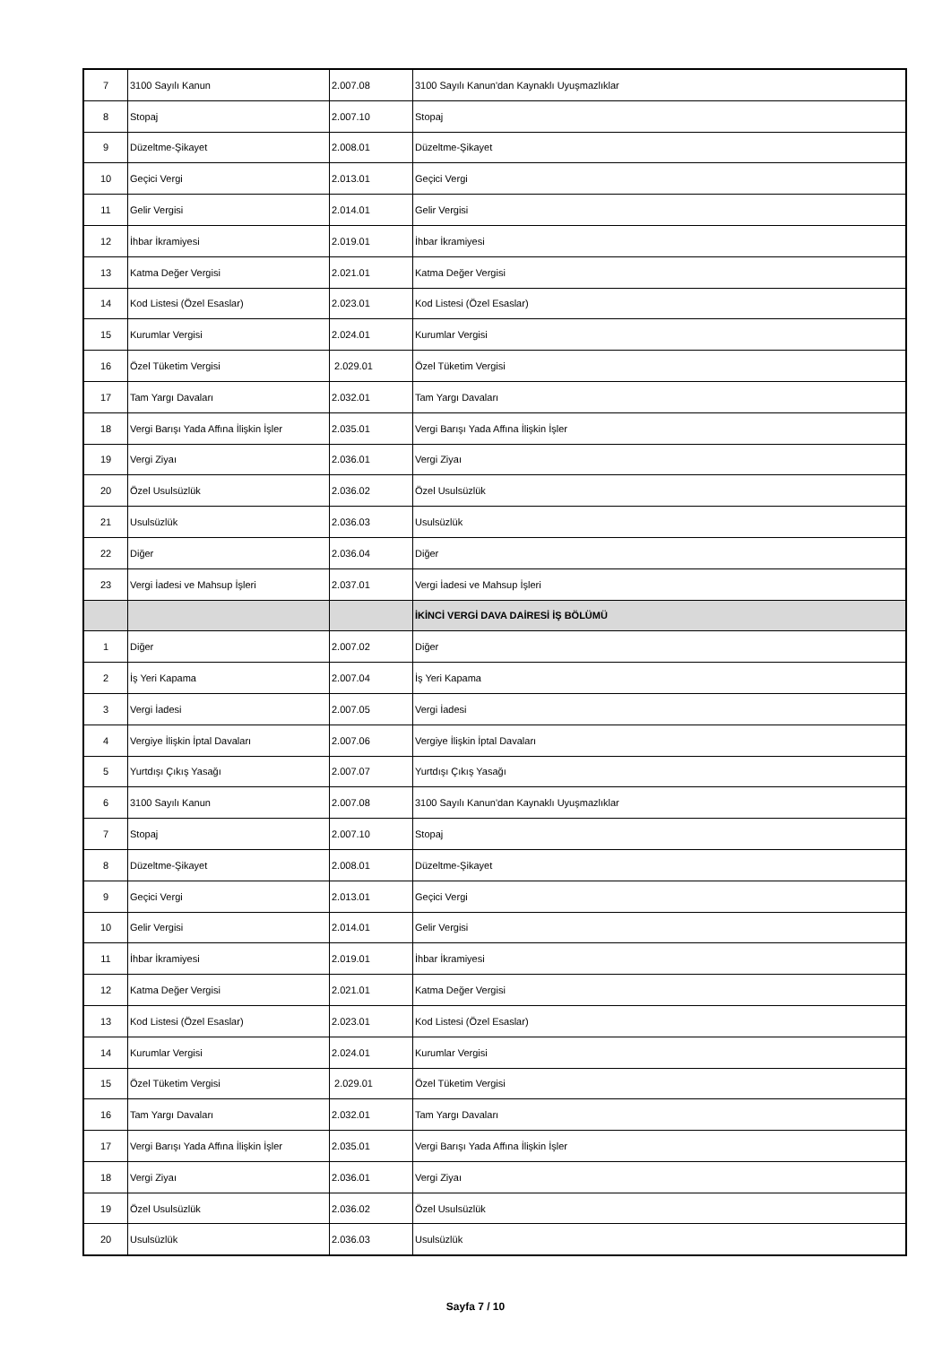| 7 | 3100 Sayılı Kanun | 2.007.08 | 3100 Sayılı Kanun'dan Kaynaklı Uyuşmazlıklar |
| 8 | Stopaj | 2.007.10 | Stopaj |
| 9 | Düzeltme-Şikayet | 2.008.01 | Düzeltme-Şikayet |
| 10 | Geçici Vergi | 2.013.01 | Geçici Vergi |
| 11 | Gelir Vergisi | 2.014.01 | Gelir Vergisi |
| 12 | İhbar İkramiyesi | 2.019.01 | İhbar İkramiyesi |
| 13 | Katma Değer Vergisi | 2.021.01 | Katma Değer Vergisi |
| 14 | Kod Listesi (Özel Esaslar) | 2.023.01 | Kod Listesi (Özel Esaslar) |
| 15 | Kurumlar Vergisi | 2.024.01 | Kurumlar Vergisi |
| 16 | Özel Tüketim Vergisi | 2.029.01 | Özel Tüketim Vergisi |
| 17 | Tam Yargı Davaları | 2.032.01 | Tam Yargı Davaları |
| 18 | Vergi Barışı Yada Affına İlişkin İşler | 2.035.01 | Vergi Barışı Yada Affına İlişkin İşler |
| 19 | Vergi Ziyaı | 2.036.01 | Vergi Ziyaı |
| 20 | Özel Usulsüzlük | 2.036.02 | Özel Usulsüzlük |
| 21 | Usulsüzlük | 2.036.03 | Usulsüzlük |
| 22 | Diğer | 2.036.04 | Diğer |
| 23 | Vergi İadesi ve Mahsup İşleri | 2.037.01 | Vergi İadesi ve Mahsup İşleri |
| | | | İKİNCİ VERGİ DAVA DAİRESİ İŞ BÖLÜMÜ |
| 1 | Diğer | 2.007.02 | Diğer |
| 2 | İş Yeri Kapama | 2.007.04 | İş Yeri Kapama |
| 3 | Vergi İadesi | 2.007.05 | Vergi İadesi |
| 4 | Vergiye İlişkin İptal Davaları | 2.007.06 | Vergiye İlişkin İptal Davaları |
| 5 | Yurtdışı Çıkış Yasağı | 2.007.07 | Yurtdışı Çıkış Yasağı |
| 6 | 3100 Sayılı Kanun | 2.007.08 | 3100 Sayılı Kanun'dan Kaynaklı Uyuşmazlıklar |
| 7 | Stopaj | 2.007.10 | Stopaj |
| 8 | Düzeltme-Şikayet | 2.008.01 | Düzeltme-Şikayet |
| 9 | Geçici Vergi | 2.013.01 | Geçici Vergi |
| 10 | Gelir Vergisi | 2.014.01 | Gelir Vergisi |
| 11 | İhbar İkramiyesi | 2.019.01 | İhbar İkramiyesi |
| 12 | Katma Değer Vergisi | 2.021.01 | Katma Değer Vergisi |
| 13 | Kod Listesi (Özel Esaslar) | 2.023.01 | Kod Listesi (Özel Esaslar) |
| 14 | Kurumlar Vergisi | 2.024.01 | Kurumlar Vergisi |
| 15 | Özel Tüketim Vergisi | 2.029.01 | Özel Tüketim Vergisi |
| 16 | Tam Yargı Davaları | 2.032.01 | Tam Yargı Davaları |
| 17 | Vergi Barışı Yada Affına İlişkin İşler | 2.035.01 | Vergi Barışı Yada Affına İlişkin İşler |
| 18 | Vergi Ziyaı | 2.036.01 | Vergi Ziyaı |
| 19 | Özel Usulsüzlük | 2.036.02 | Özel Usulsüzlük |
| 20 | Usulsüzlük | 2.036.03 | Usulsüzlük |
Sayfa 7 / 10